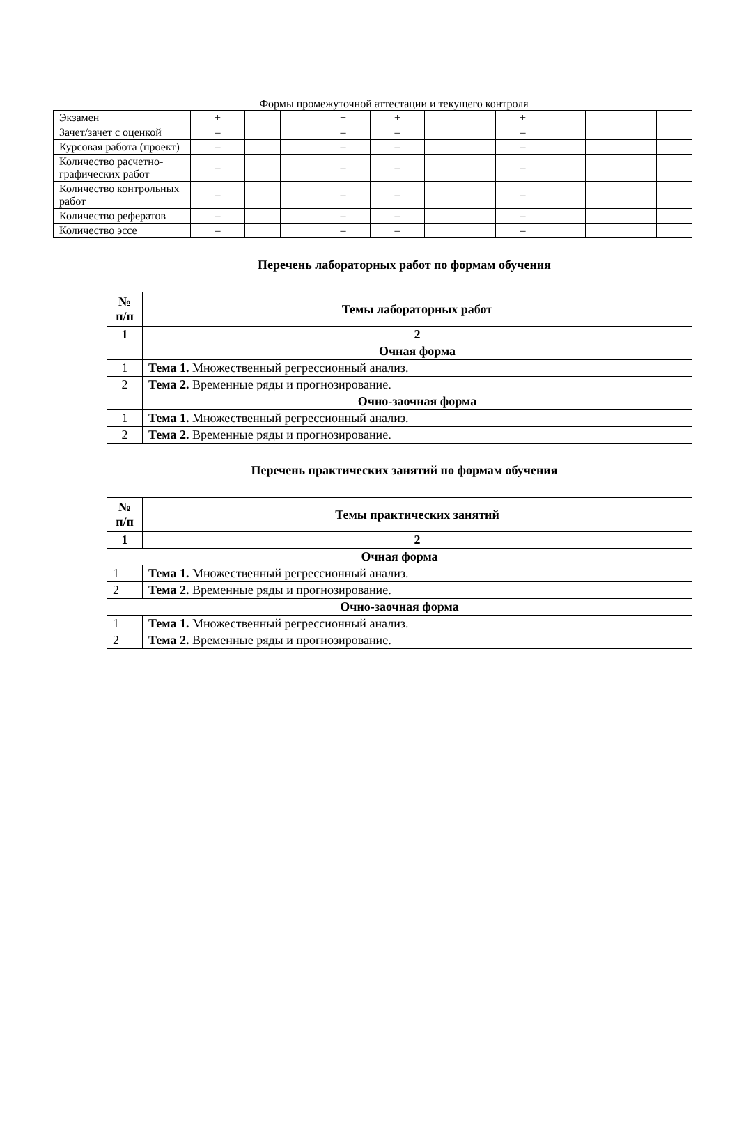Формы промежуточной аттестации и текущего контроля
| Экзамен | + | | | + | + | | | + | | | | |
| Зачет/зачет с оценкой | – | | | – | – | | | – | | | | |
| Курсовая работа (проект) | – | | | – | – | | | – | | | | |
| Количество расчетно-графических работ | – | | | – | – | | | – | | | | |
| Количество контрольных работ | – | | | – | – | | | – | | | | |
| Количество рефератов | – | | | – | – | | | – | | | | |
| Количество эссе | – | | | – | – | | | – | | | | |
Перечень лабораторных работ по формам обучения
| № п/п | Темы лабораторных работ |
| --- | --- |
| 1 | 2 |
| | Очная форма |
| 1 | Тема 1. Множественный регрессионный анализ. |
| 2 | Тема 2. Временные ряды и прогнозирование. |
| | Очно-заочная форма |
| 1 | Тема 1. Множественный регрессионный анализ. |
| 2 | Тема 2. Временные ряды и прогнозирование. |
Перечень практических занятий по формам обучения
| № п/п | Темы практических занятий |
| --- | --- |
| 1 | 2 |
| Очная форма | |
| 1 | Тема 1. Множественный регрессионный анализ. |
| 2 | Тема 2. Временные ряды и прогнозирование. |
| Очно-заочная форма | |
| 1 | Тема 1. Множественный регрессионный анализ. |
| 2 | Тема 2. Временные ряды и прогнозирование. |